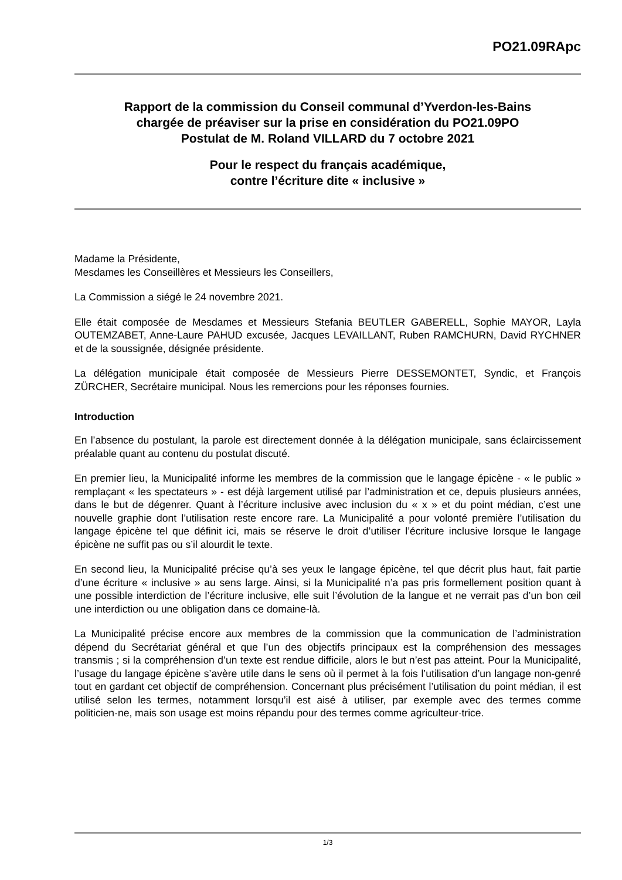PO21.09RApc
Rapport de la commission du Conseil communal d’Yverdon-les-Bains
chargée de préaviser sur la prise en considération du PO21.09PO
Postulat de M. Roland VILLARD du 7 octobre 2021
Pour le respect du français académique,
contre l’écriture dite « inclusive »
Madame la Présidente,
Mesdames les Conseillères et Messieurs les Conseillers,
La Commission a siégé le 24 novembre 2021.
Elle était composée de Mesdames et Messieurs Stefania BEUTLER GABERELL, Sophie MAYOR, Layla OUTEMZABET, Anne-Laure PAHUD excusée, Jacques LEVAILLANT, Ruben RAMCHURN, David RYCHNER et de la soussignée, désignée présidente.
La délégation municipale était composée de Messieurs Pierre DESSEMONTET, Syndic, et François ZÜRCHER, Secrétaire municipal. Nous les remercions pour les réponses fournies.
Introduction
En l’absence du postulant, la parole est directement donnée à la délégation municipale, sans éclaircissement préalable quant au contenu du postulat discuté.
En premier lieu, la Municipalité informe les membres de la commission que le langage épicène - « le public » remplaçant « les spectateurs » - est déjà largement utilisé par l’administration et ce, depuis plusieurs années, dans le but de dégenrer. Quant à l’écriture inclusive avec inclusion du « x » et du point médian, c’est une nouvelle graphie dont l’utilisation reste encore rare. La Municipalité a pour volonté première l’utilisation du langage épicène tel que définit ici, mais se réserve le droit d’utiliser l’écriture inclusive lorsque le langage épicène ne suffit pas ou s’il alourdit le texte.
En second lieu, la Municipalité précise qu’à ses yeux le langage épicène, tel que décrit plus haut, fait partie d’une écriture « inclusive » au sens large. Ainsi, si la Municipalité n’a pas pris formellement position quant à une possible interdiction de l’écriture inclusive, elle suit l’évolution de la langue et ne verrait pas d’un bon œil une interdiction ou une obligation dans ce domaine-là.
La Municipalité précise encore aux membres de la commission que la communication de l’administration dépend du Secrétariat général et que l’un des objectifs principaux est la compréhension des messages transmis ; si la compréhension d’un texte est rendue difficile, alors le but n’est pas atteint. Pour la Municipalité, l’usage du langage épicène s’avère utile dans le sens où il permet à la fois l’utilisation d’un langage non-genré tout en gardant cet objectif de compréhension. Concernant plus précisément l’utilisation du point médian, il est utilisé selon les termes, notamment lorsqu’il est aisé à utiliser, par exemple avec des termes comme politicien·ne, mais son usage est moins répandu pour des termes comme agriculteur·trice.
1/3